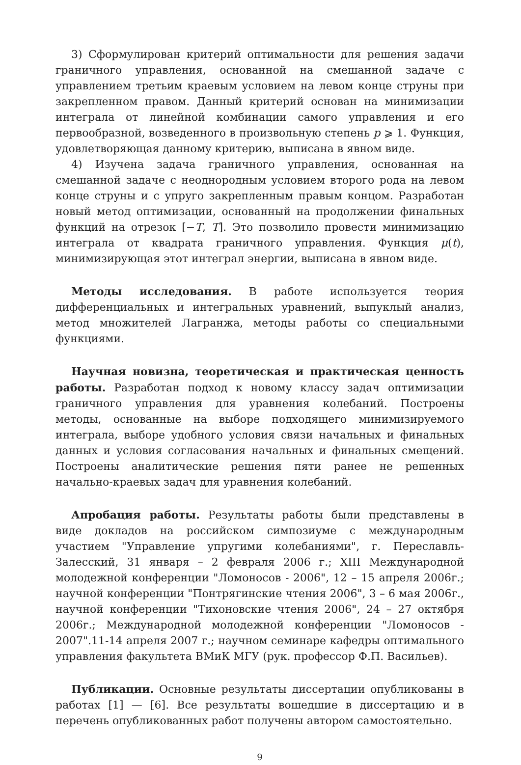3) Сформулирован критерий оптимальности для решения задачи граничного управления, основанной на смешанной задаче с управлением третьим краевым условием на левом конце струны при закрепленном правом. Данный критерий основан на минимизации интеграла от линейной комбинации самого управления и его первообразной, возведенного в произвольную степень p ⩾ 1. Функция, удовлетворяющая данному критерию, выписана в явном виде.
4) Изучена задача граничного управления, основанная на смешанной задаче с неоднородным условием второго рода на левом конце струны и с упруго закрепленным правым концом. Разработан новый метод оптимизации, основанный на продолжении финальных функций на отрезок [−T, T]. Это позволило провести минимизацию интеграла от квадрата граничного управления. Функция μ(t), минимизирующая этот интеграл энергии, выписана в явном виде.
Методы исследования. В работе используется теория дифференциальных и интегральных уравнений, выпуклый анализ, метод множителей Лагранжа, методы работы со специальными функциями.
Научная новизна, теоретическая и практическая ценность работы. Разработан подход к новому классу задач оптимизации граничного управления для уравнения колебаний. Построены методы, основанные на выборе подходящего минимизируемого интеграла, выборе удобного условия связи начальных и финальных данных и условия согласования начальных и финальных смещений. Построены аналитические решения пяти ранее не решенных начально-краевых задач для уравнения колебаний.
Апробация работы. Результаты работы были представлены в виде докладов на российском симпозиуме с международным участием "Управление упругими колебаниями", г. Переславль-Залесский, 31 января – 2 февраля 2006 г.; XIII Международной молодежной конференции "Ломоносов - 2006", 12 – 15 апреля 2006г.; научной конференции "Понтрягинские чтения 2006", 3 – 6 мая 2006г., научной конференции "Тихоновские чтения 2006", 24 – 27 октября 2006г.; Международной молодежной конференции "Ломоносов - 2007".11-14 апреля 2007 г.; научном семинаре кафедры оптимального управления факультета ВМиК МГУ (рук. профессор Ф.П. Васильев).
Публикации. Основные результаты диссертации опубликованы в работах [1] — [6]. Все результаты вошедшие в диссертацию и в перечень опубликованных работ получены автором самостоятельно.
9